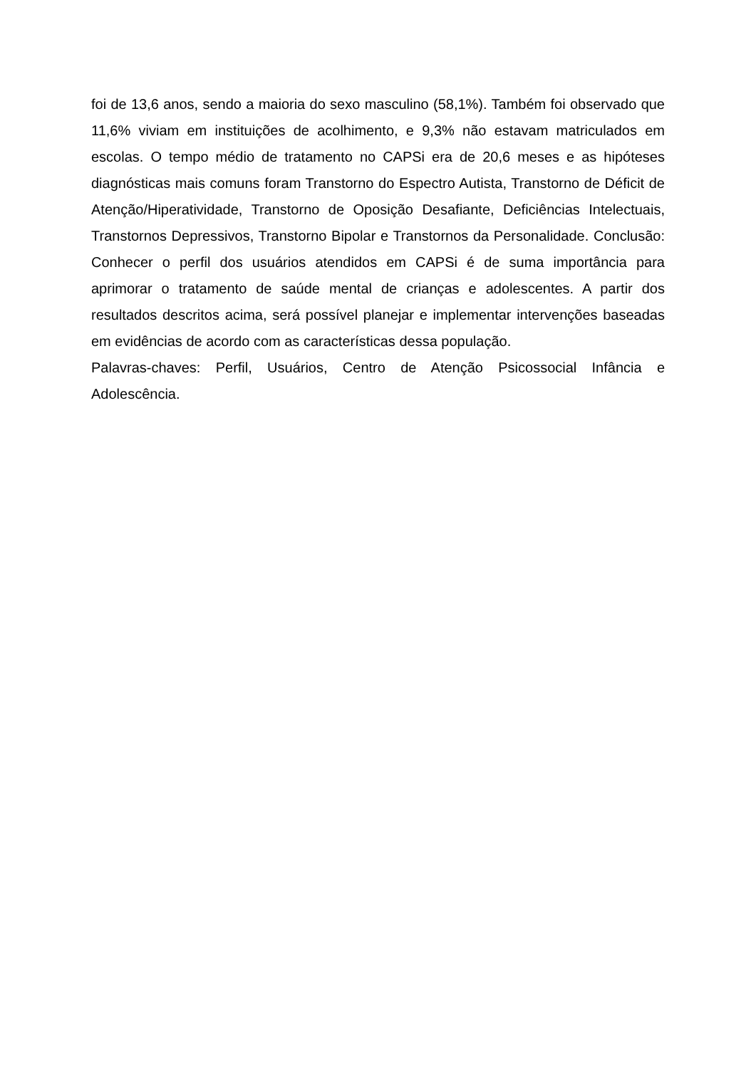foi de 13,6 anos, sendo a maioria do sexo masculino (58,1%). Também foi observado que 11,6% viviam em instituições de acolhimento, e 9,3% não estavam matriculados em escolas. O tempo médio de tratamento no CAPSi era de 20,6 meses e as hipóteses diagnósticas mais comuns foram Transtorno do Espectro Autista, Transtorno de Déficit de Atenção/Hiperatividade, Transtorno de Oposição Desafiante, Deficiências Intelectuais, Transtornos Depressivos, Transtorno Bipolar e Transtornos da Personalidade. Conclusão: Conhecer o perfil dos usuários atendidos em CAPSi é de suma importância para aprimorar o tratamento de saúde mental de crianças e adolescentes. A partir dos resultados descritos acima, será possível planejar e implementar intervenções baseadas em evidências de acordo com as características dessa população.
Palavras-chaves: Perfil, Usuários, Centro de Atenção Psicossocial Infância e Adolescência.